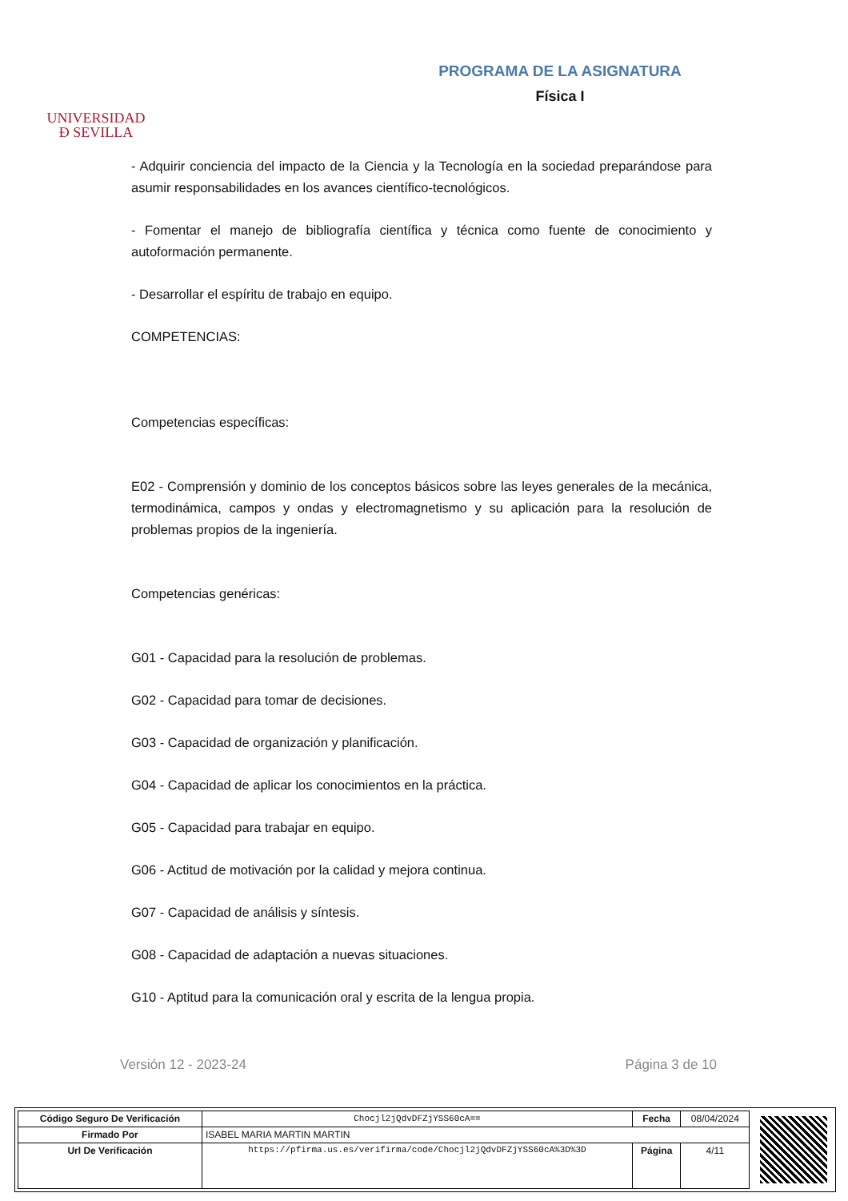UNIVERSIDAD
Ð SEVILLA
PROGRAMA DE LA ASIGNATURA
Física I
- Adquirir conciencia del impacto de la Ciencia y la Tecnología en la sociedad preparándose para asumir responsabilidades en los avances científico-tecnológicos.
- Fomentar el manejo de bibliografía científica y técnica como fuente de conocimiento y autoformación permanente.
- Desarrollar el espíritu de trabajo en equipo.
COMPETENCIAS:
Competencias específicas:
E02 - Comprensión y dominio de los conceptos básicos sobre las leyes generales de la mecánica, termodinámica, campos y ondas y electromagnetismo y su aplicación para la resolución de problemas propios de la ingeniería.
Competencias genéricas:
G01 - Capacidad para la resolución de problemas.
G02 - Capacidad para tomar de decisiones.
G03 - Capacidad de organización y planificación.
G04 - Capacidad de aplicar los conocimientos en la práctica.
G05 - Capacidad para trabajar en equipo.
G06 - Actitud de motivación por la calidad y mejora continua.
G07 - Capacidad de análisis y síntesis.
G08 - Capacidad de adaptación a nuevas situaciones.
G10 - Aptitud para la comunicación oral y escrita de la lengua propia.
Versión 12 - 2023-24 Página 3 de 10
| Código Seguro De Verificación | Chocjl2jQdvDFZjYSS60cA== | Fecha | 08/04/2024 |
| Firmado Por | ISABEL MARIA MARTIN MARTIN | | |
| Url De Verificación | https://pfirma.us.es/verifirma/code/Chocjl2jQdvDFZjYSS60cA%3D%3D | Página | 4/11 |